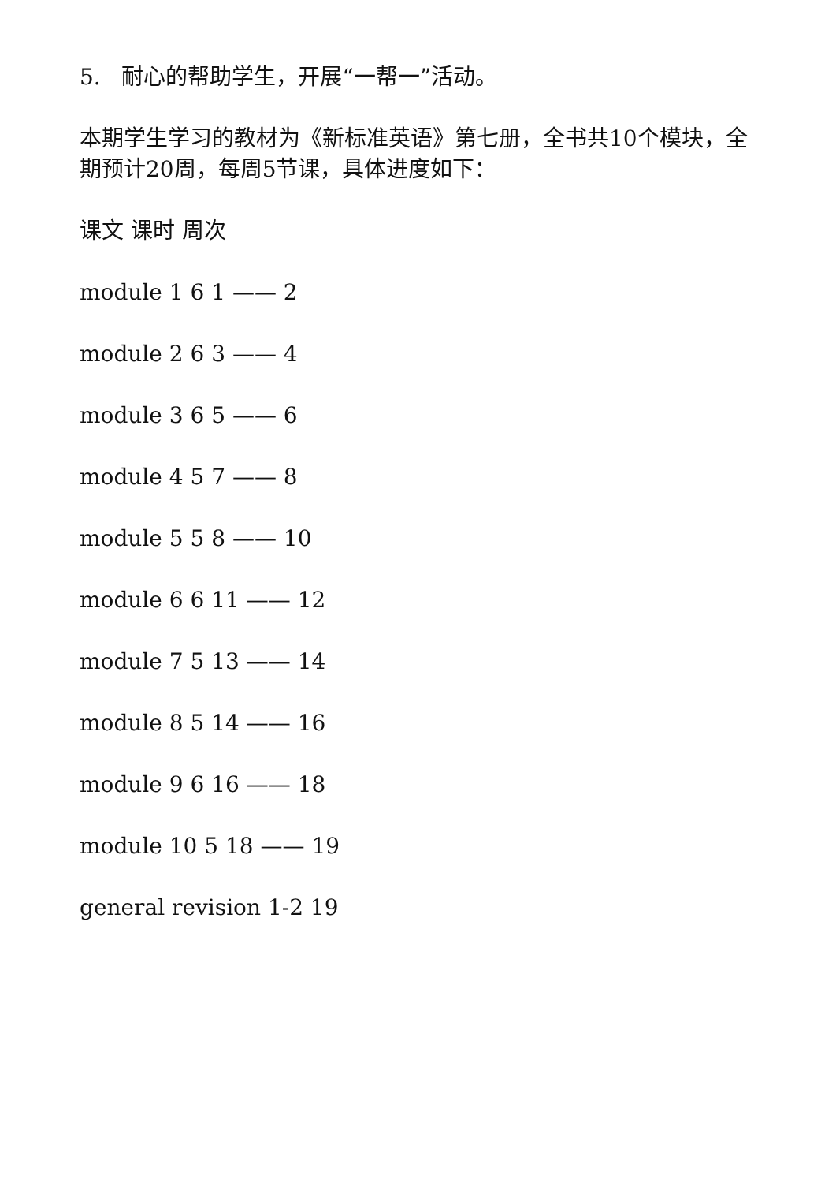5. 耐心的帮助学生，开展“一帮一”活动。
本期学生学习的教材为《新标准英语》第七册，全书共10个模块，全期预计20周，每周5节课，具体进度如下：
课文 课时 周次
module 1 6 1 —— 2
module 2 6 3 —— 4
module 3 6 5 —— 6
module 4 5 7 —— 8
module 5 5 8 —— 10
module 6 6 11 —— 12
module 7 5 13 —— 14
module 8 5 14 —— 16
module 9 6 16 —— 18
module 10 5 18 —— 19
general revision 1-2 19